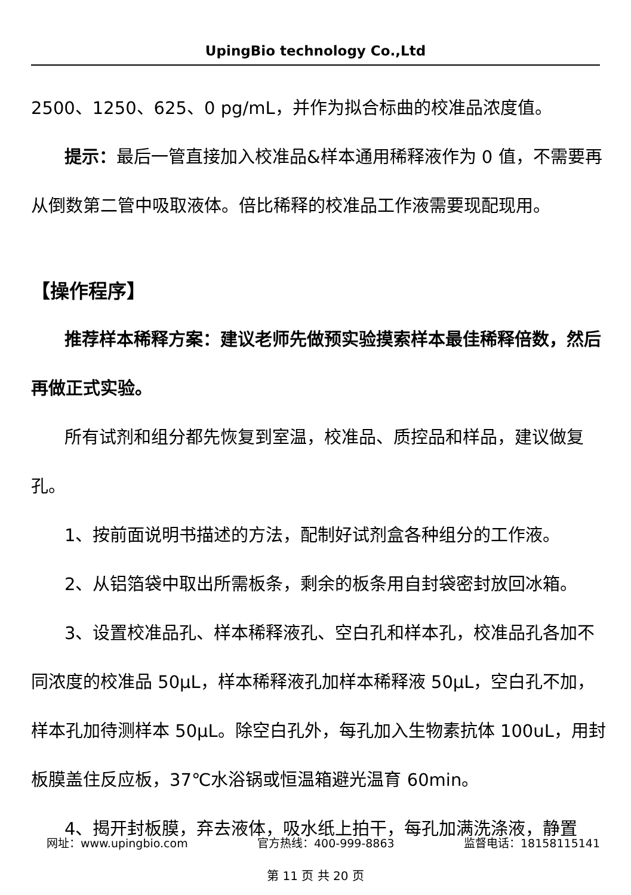UpingBio technology Co.,Ltd
2500、1250、625、0 pg/mL，并作为拟合标曲的校准品浓度值。
提示：最后一管直接加入校准品&样本通用稀释液作为 0 值，不需要再从倒数第二管中吸取液体。倍比稀释的校准品工作液需要现配现用。
【操作程序】
推荐样本稀释方案：建议老师先做预实验摸索样本最佳稀释倍数，然后再做正式实验。
所有试剂和组分都先恢复到室温，校准品、质控品和样品，建议做复孔。
1、按前面说明书描述的方法，配制好试剂盒各种组分的工作液。
2、从铝箔袋中取出所需板条，剩余的板条用自封袋密封放回冰箱。
3、设置校准品孔、样本稀释液孔、空白孔和样本孔，校准品孔各加不同浓度的校准品 50μL，样本稀释液孔加样本稀释液 50μL，空白孔不加，样本孔加待测样本 50μL。除空白孔外，每孔加入生物素抗体 100uL，用封板膜盖住反应板，37℃水浴锅或恒温箱避光温育 60min。
4、揭开封板膜，弃去液体，吸水纸上拍干，每孔加满洗涤液，静置
网址：www.upingbio.com 官方热线：400-999-8863 监督电话：18158115141
第 11 页 共 20 页